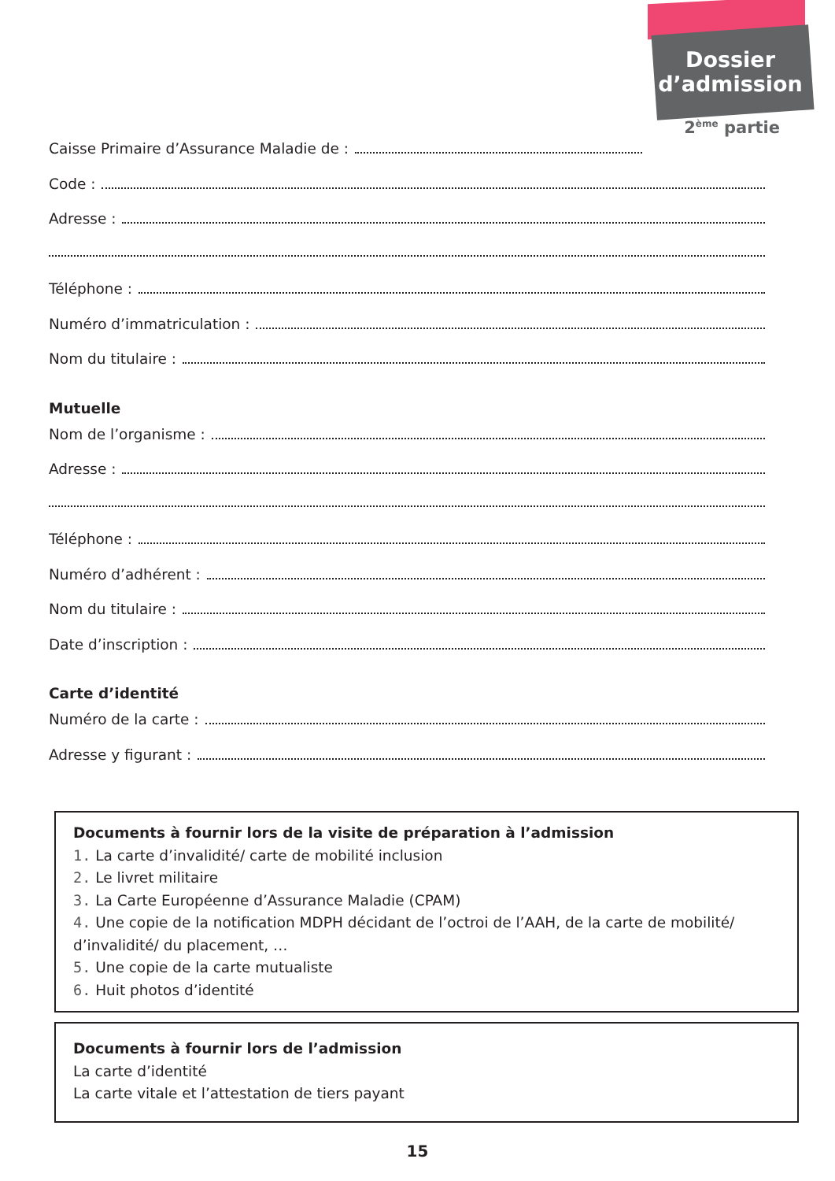Dossier
d’admission
2<sup>ème</sup> partie
Caisse Primaire d’Assurance Maladie de :
Code :
Adresse :
Téléphone :
Numéro d’immatriculation :
Nom du titulaire :
Mutuelle
Nom de l’organisme :
Adresse :
Téléphone :
Numéro d’adhérent :
Nom du titulaire :
Date d’inscription :
Carte d’identité
Numéro de la carte :
Adresse y figurant :
Documents à fournir lors de la visite de préparation à l’admission
1. La carte d’invalidité/ carte de mobilité inclusion
2. Le livret militaire
3. La Carte Européenne d’Assurance Maladie (CPAM)
4. Une copie de la notification MDPH décidant de l’octroi de l’AAH, de la carte de mobilité/ d’invalidité/ du placement, …
5. Une copie de la carte mutualiste
6. Huit photos d’identité
Documents à fournir lors de l’admission
La carte d’identité
La carte vitale et l’attestation de tiers payant
15